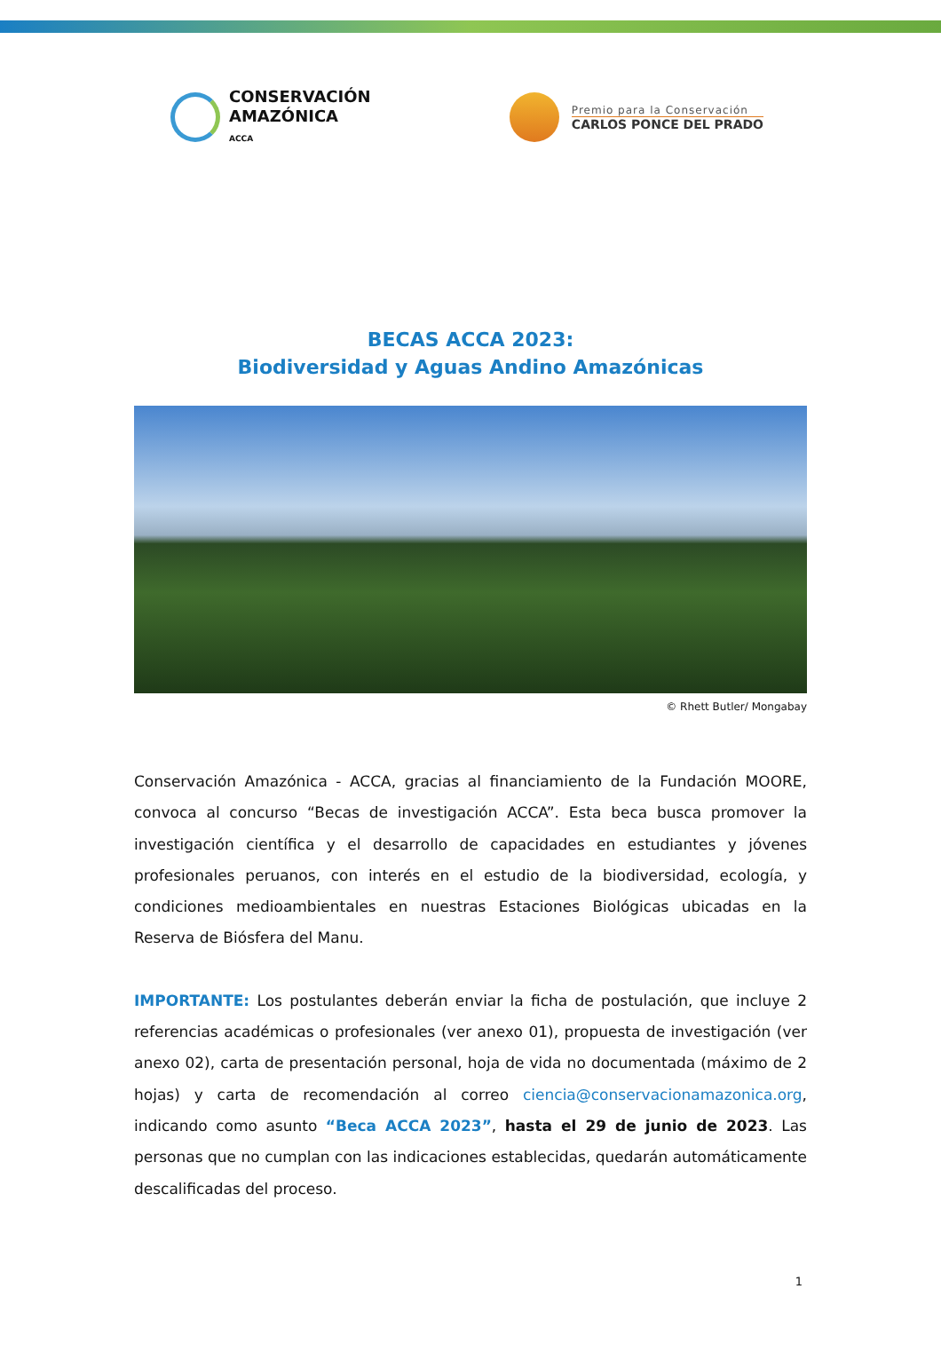CONSERVACIÓN
AMAZÓNICA
ACCA
Premio para la Conservación
CARLOS PONCE DEL PRADO
BECAS ACCA 2023:
Biodiversidad y Aguas Andino Amazónicas
© Rhett Butler/ Mongabay
Conservación Amazónica - ACCA, gracias al financiamiento de la Fundación MOORE, convoca al concurso “Becas de investigación ACCA”. Esta beca busca promover la investigación científica y el desarrollo de capacidades en estudiantes y jóvenes profesionales peruanos, con interés en el estudio de la biodiversidad, ecología, y condiciones medioambientales en nuestras Estaciones Biológicas ubicadas en la Reserva de Biósfera del Manu.
IMPORTANTE: Los postulantes deberán enviar la ficha de postulación, que incluye 2 referencias académicas o profesionales (ver anexo 01), propuesta de investigación (ver anexo 02), carta de presentación personal, hoja de vida no documentada (máximo de 2 hojas) y carta de recomendación al correo ciencia@conservacionamazonica.org, indicando como asunto “Beca ACCA 2023”, hasta el 29 de junio de 2023. Las personas que no cumplan con las indicaciones establecidas, quedarán automáticamente descalificadas del proceso.
1